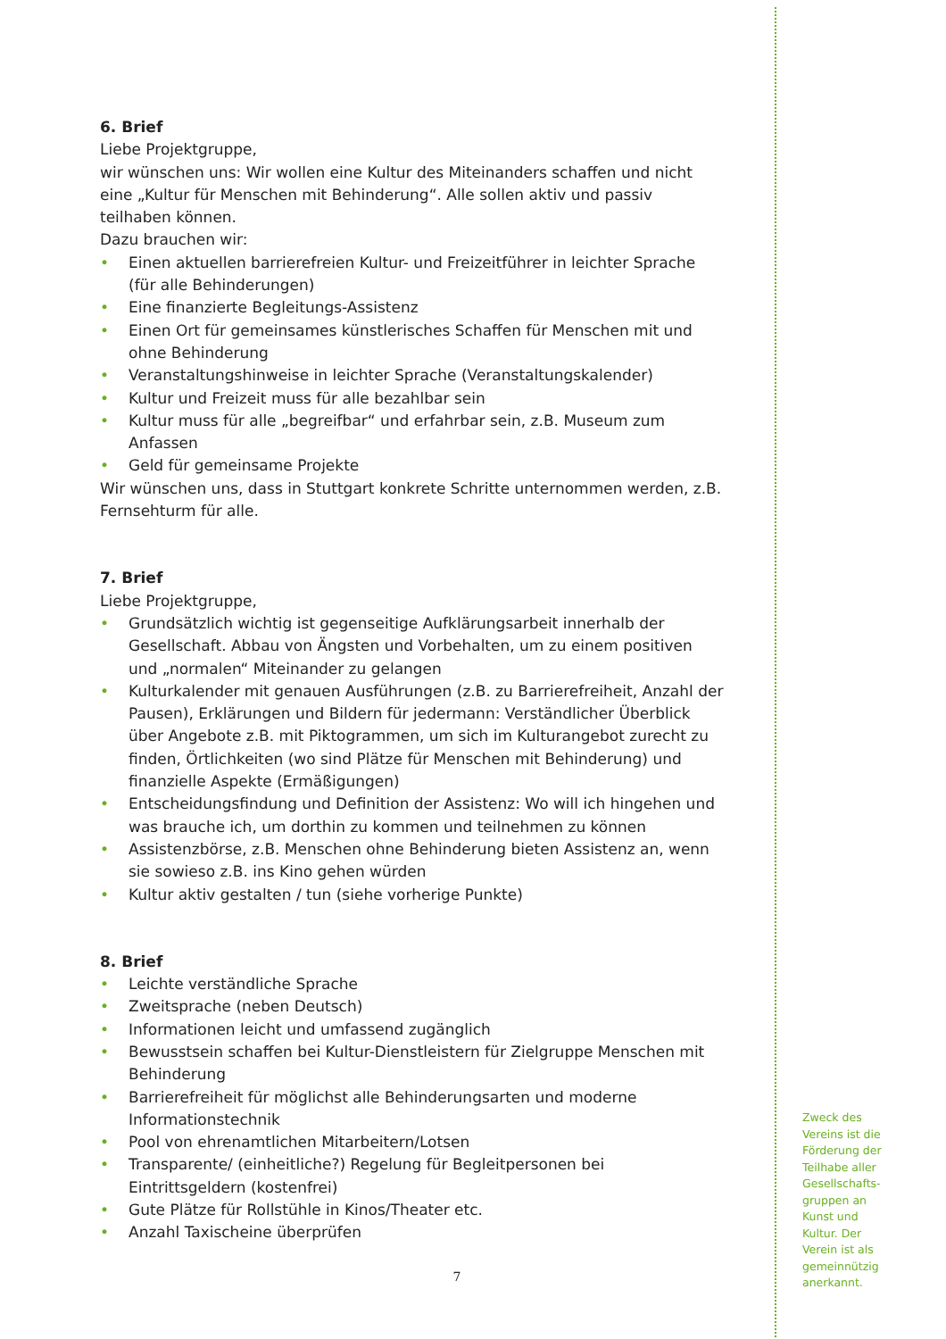6. Brief
Liebe Projektgruppe,
wir wünschen uns: Wir wollen eine Kultur des Miteinanders schaffen und nicht eine „Kultur für Menschen mit Behinderung“. Alle sollen aktiv und passiv teilhaben können.
Dazu brauchen wir:
• Einen aktuellen barrierefreien Kultur- und Freizeitführer in leichter Sprache (für alle Behinderungen)
• Eine finanzierte Begleitungs-Assistenz
• Einen Ort für gemeinsames künstlerisches Schaffen für Menschen mit und ohne Behinderung
• Veranstaltungshinweise in leichter Sprache (Veranstaltungskalender)
• Kultur und Freizeit muss für alle bezahlbar sein
• Kultur muss für alle „begreifbar“ und erfahrbar sein, z.B. Museum zum Anfassen
• Geld für gemeinsame Projekte
Wir wünschen uns, dass in Stuttgart konkrete Schritte unternommen werden, z.B. Fernsehturm für alle.
7. Brief
Liebe Projektgruppe,
• Grundsätzlich wichtig ist gegenseitige Aufklärungsarbeit innerhalb der Gesellschaft. Abbau von Ängsten und Vorbehalten, um zu einem positiven und „normalen“ Miteinander zu gelangen
• Kulturkalender mit genauen Ausführungen (z.B. zu Barrierefreiheit, Anzahl der Pausen), Erklärungen und Bildern für jedermann: Verständlicher Überblick über Angebote z.B. mit Piktogrammen, um sich im Kulturangebot zurecht zu finden, Örtlichkeiten (wo sind Plätze für Menschen mit Behinderung) und finanzielle Aspekte (Ermäßigungen)
• Entscheidungsfindung und Definition der Assistenz: Wo will ich hingehen und was brauche ich, um dorthin zu kommen und teilnehmen zu können
• Assistenzbörse, z.B. Menschen ohne Behinderung bieten Assistenz an, wenn sie sowieso z.B. ins Kino gehen würden
• Kultur aktiv gestalten / tun (siehe vorherige Punkte)
8. Brief
• Leichte verständliche Sprache
• Zweitsprache (neben Deutsch)
• Informationen leicht und umfassend zugänglich
• Bewusstsein schaffen bei Kultur-Dienstleistern für Zielgruppe Menschen mit Behinderung
• Barrierefreiheit für möglichst alle Behinderungsarten und moderne Informationstechnik
• Pool von ehrenamtlichen Mitarbeitern/Lotsen
• Transparente/ (einheitliche?) Regelung für Begleitpersonen bei Eintrittsgeldern (kostenfrei)
• Gute Plätze für Rollstühle in Kinos/Theater etc.
• Anzahl Taxischeine überprüfen
7
Zweck des Vereins ist die Förderung der Teilhabe aller Gesellschafts-gruppen an Kunst und Kultur. Der Verein ist als gemeinnützig anerkannt.